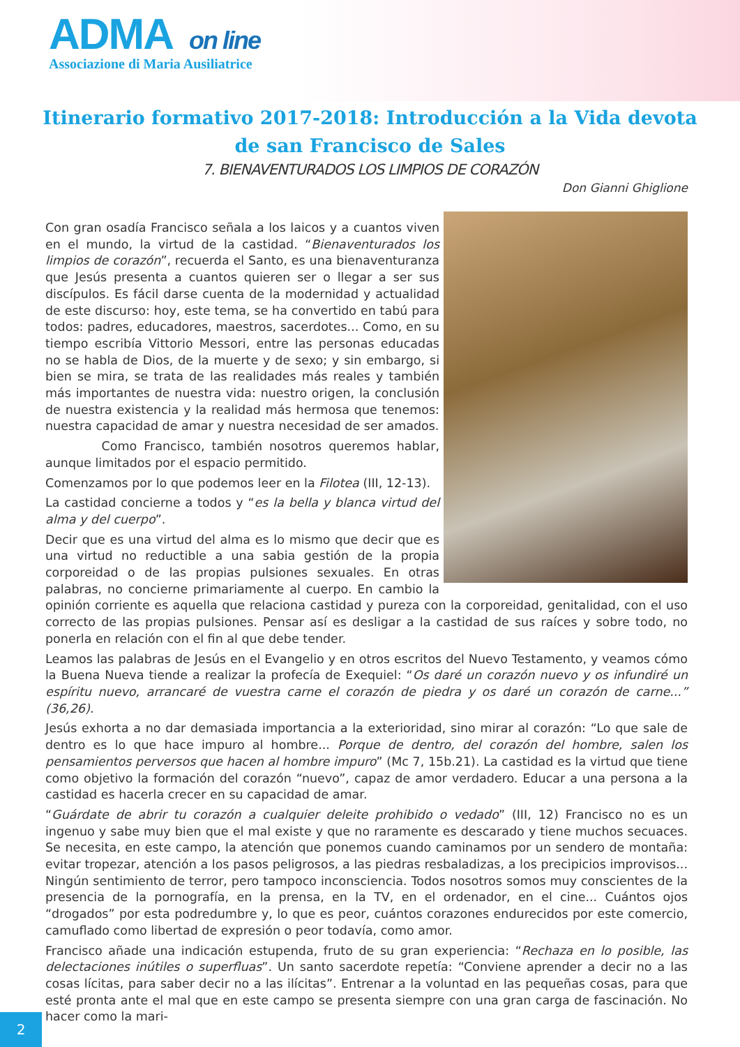ADMA on line
Associazione di Maria Ausiliatrice
Itinerario formativo 2017-2018: Introducción a la Vida devota de san Francisco de Sales
7. BIENAVENTURADOS LOS LIMPIOS DE CORAZÓN
Don Gianni Ghiglione
Con gran osadía Francisco señala a los laicos y a cuantos viven en el mundo, la virtud de la castidad. “Bienaventurados los limpios de corazón”, recuerda el Santo, es una bienaventuranza que Jesús presenta a cuantos quieren ser o llegar a ser sus discípulos. Es fácil darse cuenta de la modernidad y actualidad de este discurso: hoy, este tema, se ha convertido en tabú para todos: padres, educadores, maestros, sacerdotes... Como, en su tiempo escribía Vittorio Messori, entre las personas educadas no se habla de Dios, de la muerte y de sexo; y sin embargo, si bien se mira, se trata de las realidades más reales y también más importantes de nuestra vida: nuestro origen, la conclusión de nuestra existencia y la realidad más hermosa que tenemos: nuestra capacidad de amar y nuestra necesidad de ser amados.
Como Francisco, también nosotros queremos hablar, aunque limitados por el espacio permitido.
Comenzamos por lo que podemos leer en la Filotea (III, 12-13).
La castidad concierne a todos y “es la bella y blanca virtud del alma y del cuerpo”.
Decir que es una virtud del alma es lo mismo que decir que es una virtud no reductible a una sabia gestión de la propia corporeidad o de las propias pulsiones sexuales. En otras palabras, no concierne primariamente al cuerpo. En cambio la opinión corriente es aquella que relaciona castidad y pureza con la corporeidad, genitalidad, con el uso correcto de las propias pulsiones. Pensar así es desligar a la castidad de sus raíces y sobre todo, no ponerla en relación con el fin al que debe tender.
Leamos las palabras de Jesús en el Evangelio y en otros escritos del Nuevo Testamento, y veamos cómo la Buena Nueva tiende a realizar la profecía de Exequiel: “Os daré un corazón nuevo y os infundiré un espíritu nuevo, arrancaré de vuestra carne el corazón de piedra y os daré un corazón de carne...” (36,26).
Jesús exhorta a no dar demasiada importancia a la exterioridad, sino mirar al corazón: “Lo que sale de dentro es lo que hace impuro al hombre... Porque de dentro, del corazón del hombre, salen los pensamientos perversos que hacen al hombre impuro” (Mc 7, 15b.21). La castidad es la virtud que tiene como objetivo la formación del corazón “nuevo”, capaz de amor verdadero. Educar a una persona a la castidad es hacerla crecer en su capacidad de amar.
“Guárdate de abrir tu corazón a cualquier deleite prohibido o vedado” (III, 12) Francisco no es un ingenuo y sabe muy bien que el mal existe y que no raramente es descarado y tiene muchos secuaces. Se necesita, en este campo, la atención que ponemos cuando caminamos por un sendero de montaña: evitar tropezar, atención a los pasos peligrosos, a las piedras resbaladizas, a los precipicios improvisos... Ningún sentimiento de terror, pero tampoco inconsciencia. Todos nosotros somos muy conscientes de la presencia de la pornografía, en la prensa, en la TV, en el ordenador, en el cine... Cuántos ojos “drogados” por esta podredumbre y, lo que es peor, cuántos corazones endurecidos por este comercio, camuflado como libertad de expresión o peor todavía, como amor.
Francisco añade una indicación estupenda, fruto de su gran experiencia: “Rechaza en lo posible, las delectaciones inútiles o superfluas”. Un santo sacerdote repetía: “Conviene aprender a decir no a las cosas lícitas, para saber decir no a las ilícitas”. Entrenar a la voluntad en las pequeñas cosas, para que esté pronta ante el mal que en este campo se presenta siempre con una gran carga de fascinación. No hacer como la mari-
2